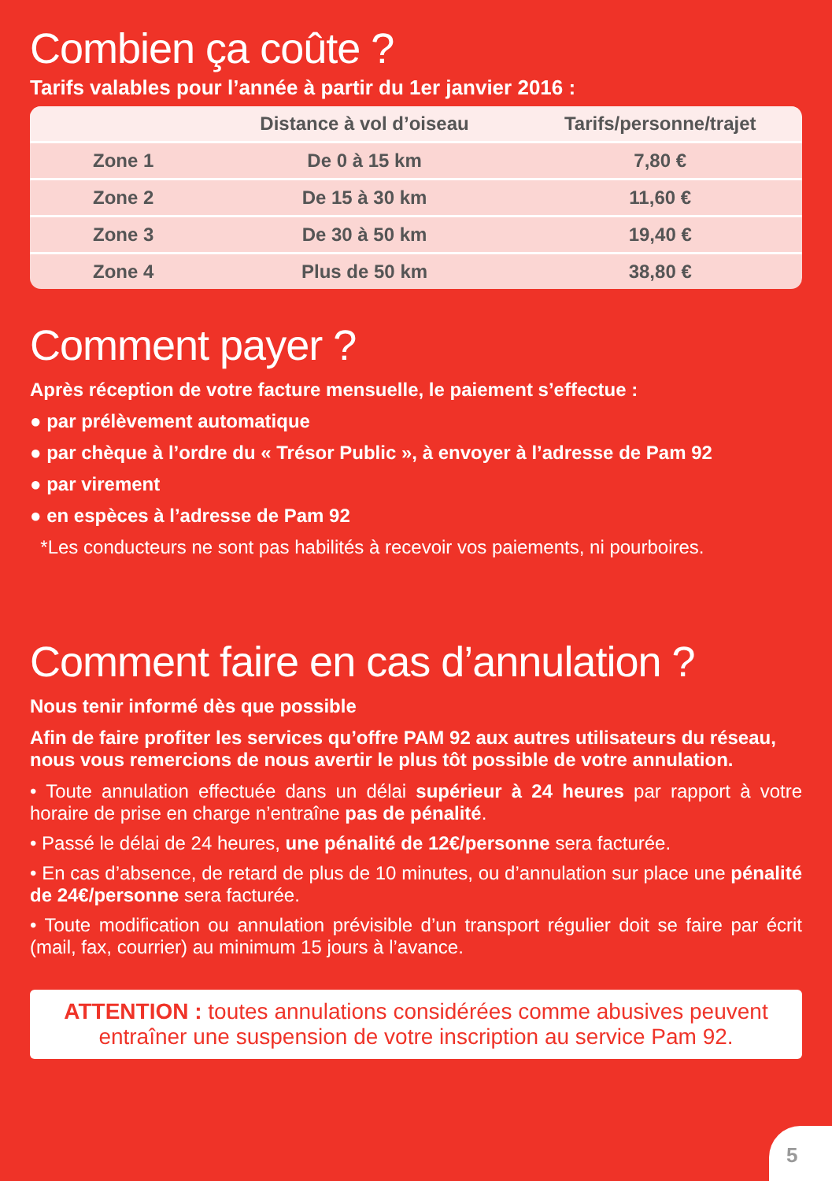Combien ça coûte ?
Tarifs valables pour l’année à partir du 1er janvier 2016 :
| | Distance à vol d’oiseau | Tarifs/personne/trajet |
| --- | --- | --- |
| Zone 1 | De 0 à 15 km | 7,80 € |
| Zone 2 | De 15 à 30 km | 11,60 € |
| Zone 3 | De 30 à 50 km | 19,40 € |
| Zone 4 | Plus de 50 km | 38,80 € |
Comment payer ?
Après réception de votre facture mensuelle, le paiement s’effectue :
● par prélèvement automatique
● par chèque à l’ordre du « Trésor Public », à envoyer à l’adresse de Pam 92
● par virement
● en espèces à l’adresse de Pam 92
*Les conducteurs ne sont pas habilités à recevoir vos paiements, ni pourboires.
Comment faire en cas d’annulation ?
Nous tenir informé dès que possible
Afin de faire profiter les services qu’offre PAM 92 aux autres utilisateurs du réseau, nous vous remercions de nous avertir le plus tôt possible de votre annulation.
• Toute annulation effectuée dans un délai supérieur à 24 heures par rapport à votre horaire de prise en charge n’entraîne pas de pénalité.
• Passé le délai de 24 heures, une pénalité de 12€/personne sera facturée.
• En cas d’absence, de retard de plus de 10 minutes, ou d’annulation sur place une pénalité de 24€/personne sera facturée.
• Toute modification ou annulation prévisible d’un transport régulier doit se faire par écrit (mail, fax, courrier) au minimum 15 jours à l’avance.
ATTENTION : toutes annulations considérées comme abusives peuvent entraîner une suspension de votre inscription au service Pam 92.
5